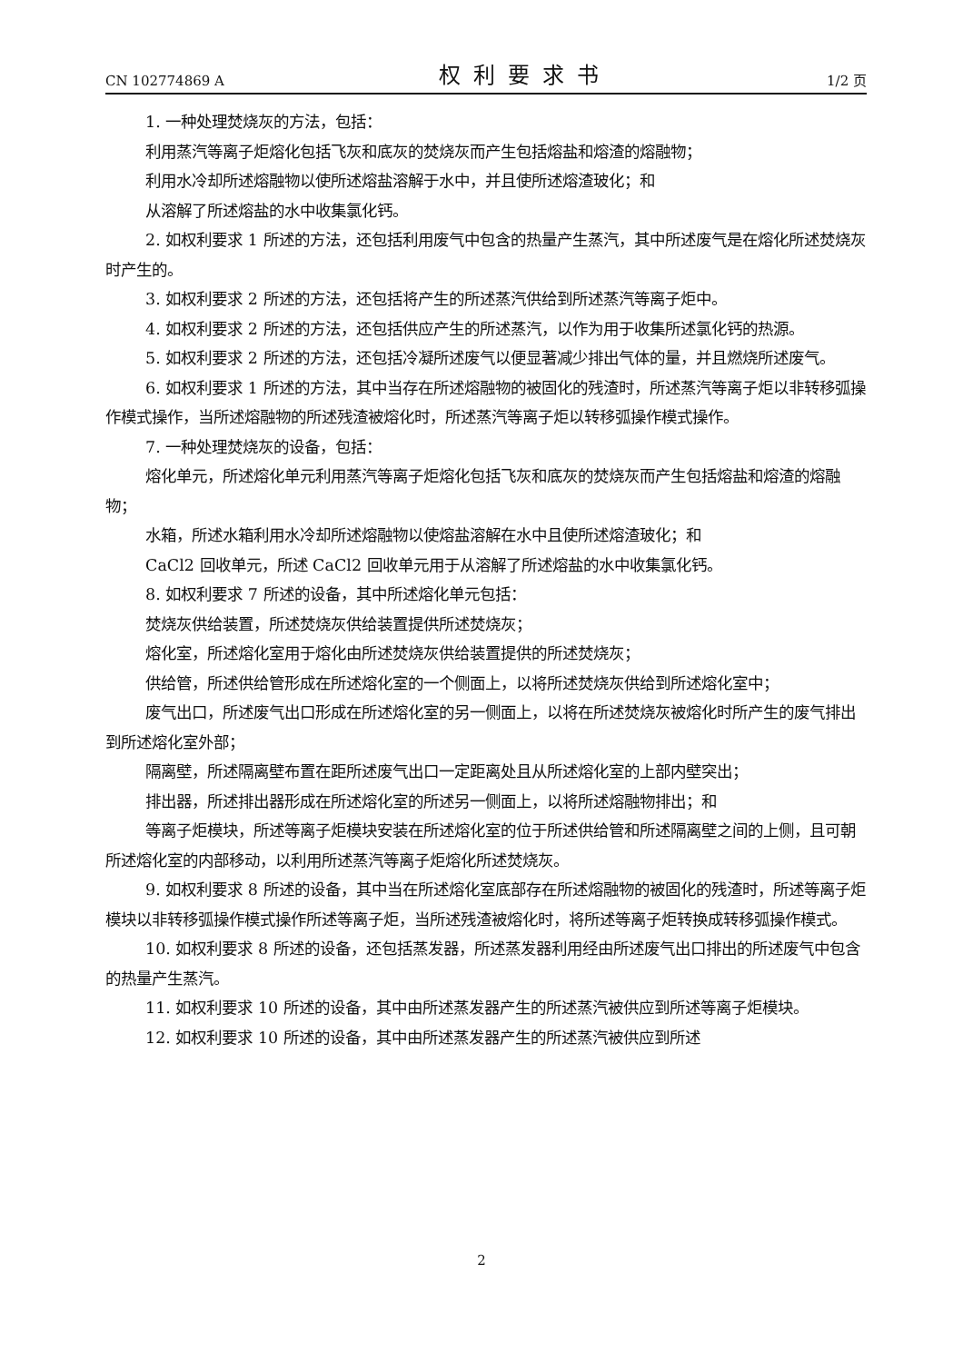CN 102774869 A 权利要求书 1/2 页
1. 一种处理焚烧灰的方法，包括：
利用蒸汽等离子炬熔化包括飞灰和底灰的焚烧灰而产生包括熔盐和熔渣的熔融物；
利用水冷却所述熔融物以使所述熔盐溶解于水中，并且使所述熔渣玻化；和
从溶解了所述熔盐的水中收集氯化钙。
2. 如权利要求 1 所述的方法，还包括利用废气中包含的热量产生蒸汽，其中所述废气是在熔化所述焚烧灰时产生的。
3. 如权利要求 2 所述的方法，还包括将产生的所述蒸汽供给到所述蒸汽等离子炬中。
4. 如权利要求 2 所述的方法，还包括供应产生的所述蒸汽，以作为用于收集所述氯化钙的热源。
5. 如权利要求 2 所述的方法，还包括冷凝所述废气以便显著减少排出气体的量，并且燃烧所述废气。
6. 如权利要求 1 所述的方法，其中当存在所述熔融物的被固化的残渣时，所述蒸汽等离子炬以非转移弧操作模式操作，当所述熔融物的所述残渣被熔化时，所述蒸汽等离子炬以转移弧操作模式操作。
7. 一种处理焚烧灰的设备，包括：
熔化单元，所述熔化单元利用蒸汽等离子炬熔化包括飞灰和底灰的焚烧灰而产生包括熔盐和熔渣的熔融物；
水箱，所述水箱利用水冷却所述熔融物以使熔盐溶解在水中且使所述熔渣玻化；和
CaCl2 回收单元，所述 CaCl2 回收单元用于从溶解了所述熔盐的水中收集氯化钙。
8. 如权利要求 7 所述的设备，其中所述熔化单元包括：
焚烧灰供给装置，所述焚烧灰供给装置提供所述焚烧灰；
熔化室，所述熔化室用于熔化由所述焚烧灰供给装置提供的所述焚烧灰；
供给管，所述供给管形成在所述熔化室的一个侧面上，以将所述焚烧灰供给到所述熔化室中；
废气出口，所述废气出口形成在所述熔化室的另一侧面上，以将在所述焚烧灰被熔化时所产生的废气排出到所述熔化室外部；
隔离壁，所述隔离壁布置在距所述废气出口一定距离处且从所述熔化室的上部内壁突出；
排出器，所述排出器形成在所述熔化室的所述另一侧面上，以将所述熔融物排出；和
等离子炬模块，所述等离子炬模块安装在所述熔化室的位于所述供给管和所述隔离壁之间的上侧，且可朝所述熔化室的内部移动，以利用所述蒸汽等离子炬熔化所述焚烧灰。
9. 如权利要求 8 所述的设备，其中当在所述熔化室底部存在所述熔融物的被固化的残渣时，所述等离子炬模块以非转移弧操作模式操作所述等离子炬，当所述残渣被熔化时，将所述等离子炬转换成转移弧操作模式。
10. 如权利要求 8 所述的设备，还包括蒸发器，所述蒸发器利用经由所述废气出口排出的所述废气中包含的热量产生蒸汽。
11. 如权利要求 10 所述的设备，其中由所述蒸发器产生的所述蒸汽被供应到所述等离子炬模块。
12. 如权利要求 10 所述的设备，其中由所述蒸发器产生的所述蒸汽被供应到所述
2